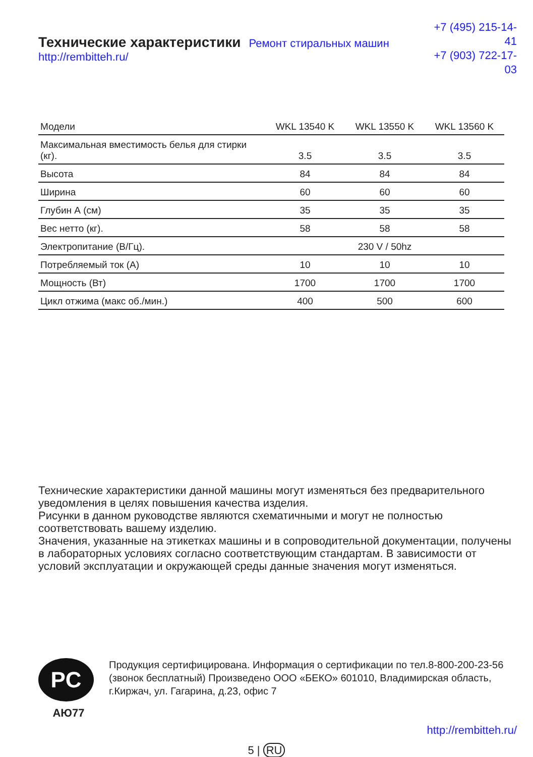Технические характеристики Ремонт стиральных машин http://rembitteh.ru/
+7 (495) 215-14-41
+7 (903) 722-17-03
| Модели | WKL 13540 K | WKL 13550 K | WKL 13560 K |
| --- | --- | --- | --- |
| Максимальная вместимость белья для стирки (кг). | 3.5 | 3.5 | 3.5 |
| Высота | 84 | 84 | 84 |
| Ширина | 60 | 60 | 60 |
| Глубин А (см) | 35 | 35 | 35 |
| Вес нетто (кг). | 58 | 58 | 58 |
| Электропитание (В/Гц). | 230 V / 50hz | | |
| Потребляемый ток (А) | 10 | 10 | 10 |
| Мощность (Вт) | 1700 | 1700 | 1700 |
| Цикл отжима (макс об./мин.) | 400 | 500 | 600 |
Технические характеристики данной машины могут изменяться без предварительного уведомления в целях повышения качества изделия.
Рисунки в данном руководстве являются схематичными и могут не полностью соответствовать вашему изделию.
Значения, указанные на этикетках машины и в сопроводительной документации, получены в лабораторных условиях согласно соответствующим стандартам. В зависимости от условий эксплуатации и окружающей среды данные значения могут изменяться.
PC
АЮ77
Продукция сертифицирована. Информация о сертификации по тел.8-800-200-23-56 (звонок бесплатный) Произведено ООО «БЕКО» 601010, Владимирская область, г.Киржач, ул. Гагарина, д.23, офис 7
http://rembitteh.ru/
5 | RU